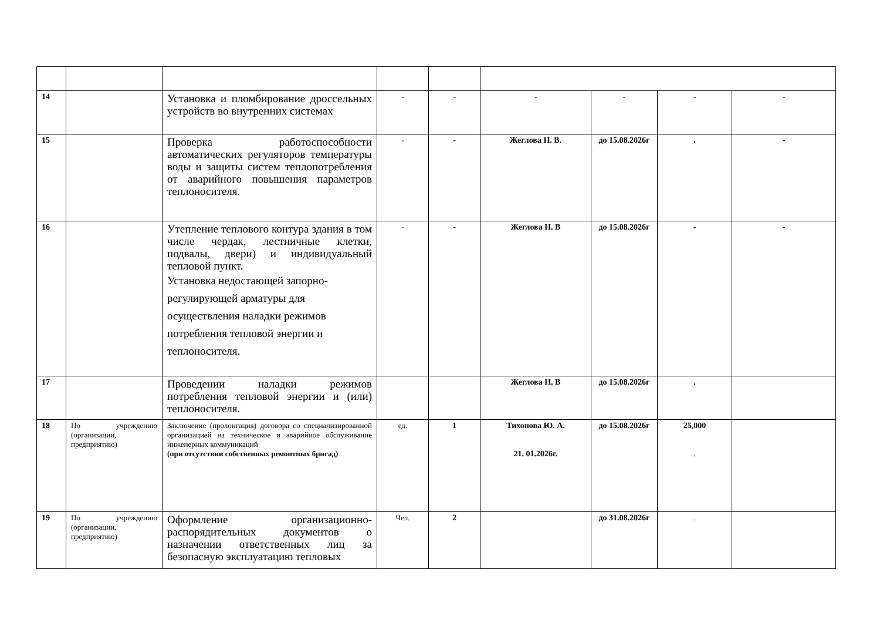| 14 | | Установка и пломбирование дроссельных устройств во внутренних системах | - | - | - | - | - | - |
| 15 | | Проверка работоспособности автоматических регуляторов температуры воды и защиты систем теплопотребления от аварийного повышения параметров теплоносителя. | - | - | Жеглова Н. В. | до 15.08.2026г | . | - |
| 16 | | Утепление теплового контура здания в том числе чердак, лестничные клетки, подвалы, двери) и индивидуальный тепловой пункт. Установка недостающей запорно-регулирующей арматуры для осуществления наладки режимов потребления тепловой энергии и теплоносителя. | - | - | Жеглова Н. В | до 15.08.2026г | - | - |
| 17 | | Проведении наладки режимов потребления тепловой энергии и (или) теплоносителя. | | | Жеглова Н. В | до 15.08.2026г | . | |
| 18 | По учреждению (организации, предприятию) | Заключение (пролонгация) договора со специализированной организацией на техническое и аварийное обслуживание инженерных коммуникаций (при отсутствии собственных ремонтных бригад) | ед. | 1 | Тихонова Ю. А. 21. 01.2026г. | до 15.08.2026г | 25,000 . | |
| 19 | По учреждению (организации, предприятию) | Оформление организационно-распорядительных документов о назначении ответственных лиц за безопасную эксплуатацию тепловых | Чел. | 2 | | до 31.08.2026г | . | |